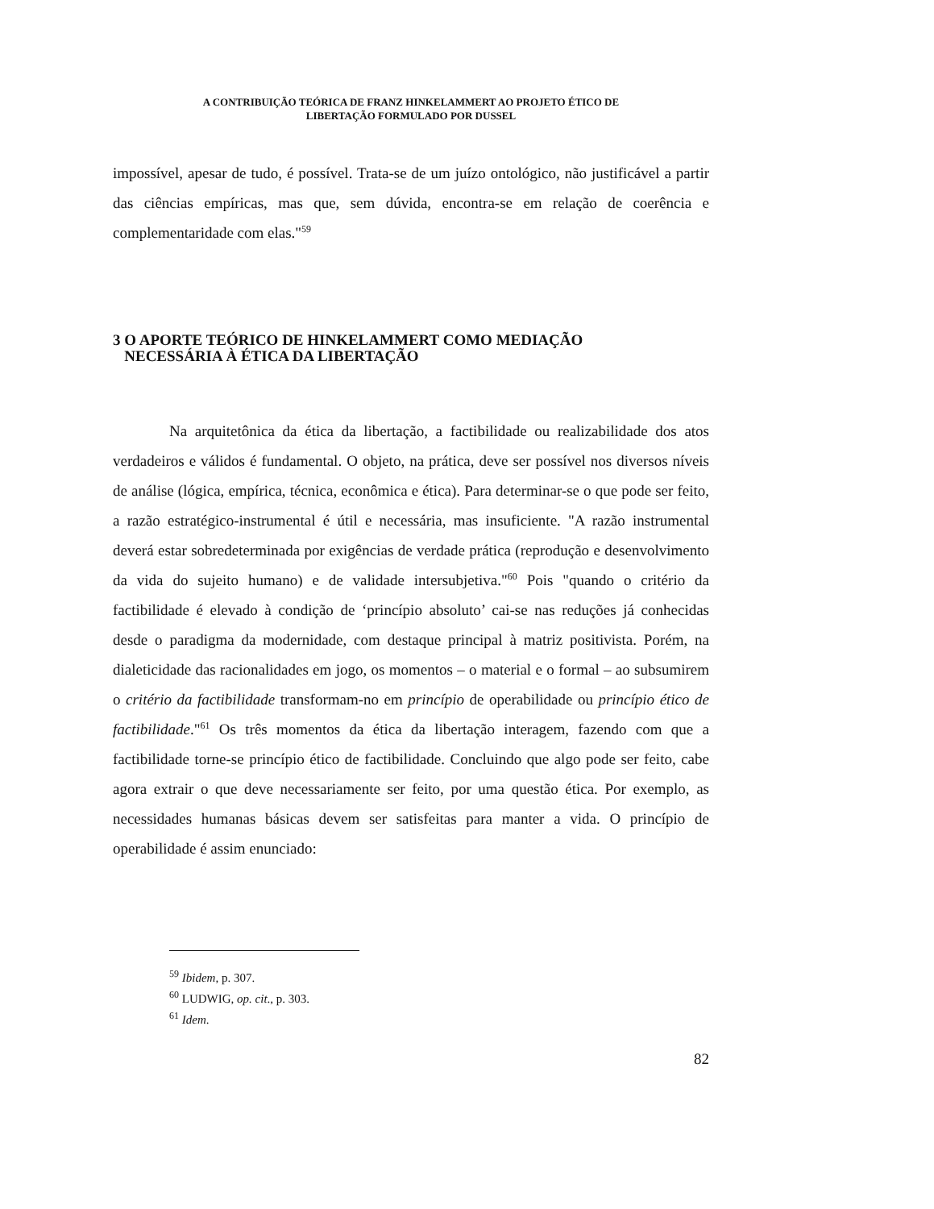A CONTRIBUIÇÃO TEÓRICA DE FRANZ HINKELAMMERT AO PROJETO ÉTICO DE
LIBERTAÇÃO FORMULADO POR DUSSEL
impossível, apesar de tudo, é possível. Trata-se de um juízo ontológico, não justificável a partir das ciências empíricas, mas que, sem dúvida, encontra-se em relação de coerência e complementaridade com elas."<sup>59</sup>
3 O APORTE TEÓRICO DE HINKELAMMERT COMO MEDIAÇÃO
NECESSÁRIA À ÉTICA DA LIBERTAÇÃO
Na arquitetônica da ética da libertação, a factibilidade ou realizabilidade dos atos verdadeiros e válidos é fundamental. O objeto, na prática, deve ser possível nos diversos níveis de análise (lógica, empírica, técnica, econômica e ética). Para determinar-se o que pode ser feito, a razão estratégico-instrumental é útil e necessária, mas insuficiente. "A razão instrumental deverá estar sobredeterminada por exigências de verdade prática (reprodução e desenvolvimento da vida do sujeito humano) e de validade intersubjetiva."<sup>60</sup> Pois "quando o critério da factibilidade é elevado à condição de ‘princípio absoluto’ cai-se nas reduções já conhecidas desde o paradigma da modernidade, com destaque principal à matriz positivista. Porém, na dialeticidade das racionalidades em jogo, os momentos – o material e o formal – ao subsumirem o critério da factibilidade transformam-no em princípio de operabilidade ou princípio ético de factibilidade."<sup>61</sup> Os três momentos da ética da libertação interagem, fazendo com que a factibilidade torne-se princípio ético de factibilidade. Concluindo que algo pode ser feito, cabe agora extrair o que deve necessariamente ser feito, por uma questão ética. Por exemplo, as necessidades humanas básicas devem ser satisfeitas para manter a vida. O princípio de operabilidade é assim enunciado:
<sup>59</sup> Ibidem, p. 307.
<sup>60</sup> LUDWIG, op. cit., p. 303.
<sup>61</sup> Idem.
82